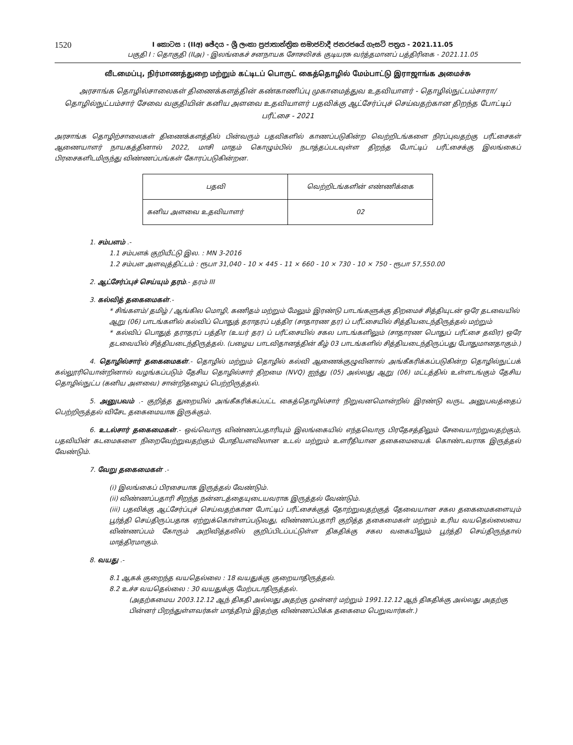1520
I කොටස : (IIඅ) ඡේදය - ශ්‍රී ලංකා ප්‍රජාතාන්ත්‍රික සමාජවාදී ජනරජයේ ගැසට් පත්‍රය - 2021.11.05
பகுதி I : தொகுதி (IIஅ) - இலங்கைச் சனநாயக சோசலிசக் குடியரசு வர்த்தமானப் பத்திரிகை - 2021.11.05
வீடமைப்பு, நிர்மாணத்துறை மற்றும் கட்டிடப் பொருட் கைத்தொழில் மேம்பாட்டு இராஜாங்க அமைச்சு
அரசாங்க தொழில்சாலைகள் திணைக்களத்தின் கண்காணிப்பு முகாமைத்துவ உதவியாளர் - தொழில்நுட்பம்சாரா/ தொழில்நுட்பம்சார் சேவை வகுதியின் கனிய அளவை உதவியாளர் பதவிக்கு ஆட்சேர்ப்புச் செய்வதற்கான திறந்த போட்டிப் பரீட்சை - 2021
அரசாங்க தொழிற்சாலைகள் திணைக்களத்தில் பின்வரும் பதவிகளில் காணப்படுகின்ற வெற்றிடங்களை நிரப்புவதற்கு பரீட்சைகள் ஆணையாளர் நாயகத்தினால் 2022, மாசி மாதம் கொழும்பில் நடாத்தப்படவுள்ள திறந்த போட்டிப் பரீட்சைக்கு இலங்கைப் பிரசைகளிடமிருந்து விண்ணப்பங்கள் கோரப்படுகின்றன.
| பதவி | வெற்றிடங்களின் எண்ணிக்கை |
| கனிய அளவை உதவியாளர் | 02 |
1. சம்பளம் .-
1.1 சம்பளக் குறியீட்டு இல. : MN 3-2016
1.2 சம்பள அளவுத்திட்டம் : ரூபா 31,040 - 10 × 445 - 11 × 660 - 10 × 730 - 10 × 750 - ரூபா 57,550.00
2. ஆட்சேர்ப்புச் செய்யும் தரம்.- தரம் III
3. கல்வித் தகைமைகள்.-
* சிங்களம்/ தமிழ் / ஆங்கில மொழி, கணிதம் மற்றும் மேலும் இரண்டு பாடங்களுக்கு திறமைச் சித்தியுடன் ஒரே தடவையில் ஆறு (06) பாடங்களில் கல்விப் பொதுத் தராதரப் பத்திர (சாதாரண தர) ப் பரீட்சையில் சித்தியடைந்திருத்தல் மற்றும்
* கல்விப் பொதுத் தராதரப் பத்திர (உயர் தர) ப் பரீட்சையில் சகல பாடங்களிலும் (சாதாரண பொதுப் பரீட்சை தவிர) ஒரே தடவையில் சித்தியடைந்திருத்தல். (பழைய பாடவிதானத்தின் கீழ் 03 பாடங்களில் சித்தியடைந்திருப்பது போதுமானதாகும்.)
4. தொழில்சார் தகைமைகள்.- தொழில் மற்றும் தொழில் கல்வி ஆணைக்குழுவினால் அங்கீகரிக்கப்படுகின்ற தொழில்நுட்பக் கல்லூரியொன்றினால் வழங்கப்படும் தேசிய தொழில்சார் திறமை (NVQ) ஐந்து (05) அல்லது ஆறு (06) மட்டத்தில் உள்ளடங்கும் தேசிய தொழில்நுட்ப (கனிய அளவை) சான்றிதழைப் பெற்றிருத்தல்.
5. அனுபவம் .- குறித்த துறையில் அங்கீகரிக்கப்பட்ட கைத்தொழில்சார் நிறுவனமொன்றில் இரண்டு வருட அனுபவத்தைப் பெற்றிருத்தல் விசேட தகைமையாக இருக்கும்.
6. உடல்சார் தகைமைகள்.- ஒவ்வொரு விண்ணப்பதாரியும் இலங்கையில் எந்தவொரு பிரதேசத்திலும் சேவையாற்றுவதற்கும், பதவியின் கடமைகளை நிறைவேற்றுவதற்கும் போதியளவிலான உடல் மற்றும் உளரீதியான தகைமையைக் கொண்டவராக இருத்தல் வேண்டும்.
7. வேறு தகைமைகள் .-
(i) இலங்கைப் பிரசையாக இருத்தல் வேண்டும்.
(ii) விண்ணப்பதாரி சிறந்த நன்னடத்தையுடையவராக இருத்தல் வேண்டும்.
(iii) பதவிக்கு ஆட்சேர்ப்புச் செய்வதற்கான போட்டிப் பரீட்சைக்குத் தோற்றுவதற்குத் தேவையான சகல தகைமைகளையும் பூர்த்தி செய்திருப்பதாக ஏற்றுக்கொள்ளப்படுவது, விண்ணப்பதாரி குறித்த தகைமைகள் மற்றும் உரிய வயதெல்லையை விண்ணப்பம் கோரும் அறிவித்தலில் குறிப்பிடப்பட்டுள்ள திகதிக்கு சகல வகையிலும் பூர்த்தி செய்திருந்தால் மாத்திரமாகும்.
8. வயது .-
8.1 ஆகக் குறைந்த வயதெல்லை : 18 வயதுக்கு குறையாதிருத்தல்.
8.2 உச்ச வயதெல்லை : 30 வயதுக்கு மேற்படாதிருத்தல்.
(அதற்கமைய 2003.12.12 ஆந் திகதி அல்லது அதற்கு முன்னர் மற்றும் 1991.12.12 ஆந் திகதிக்கு அல்லது அதற்கு பின்னர் பிறந்துள்ளவர்கள் மாத்திரம் இதற்கு விண்ணப்பிக்க தகைமை பெறுவார்கள்.)